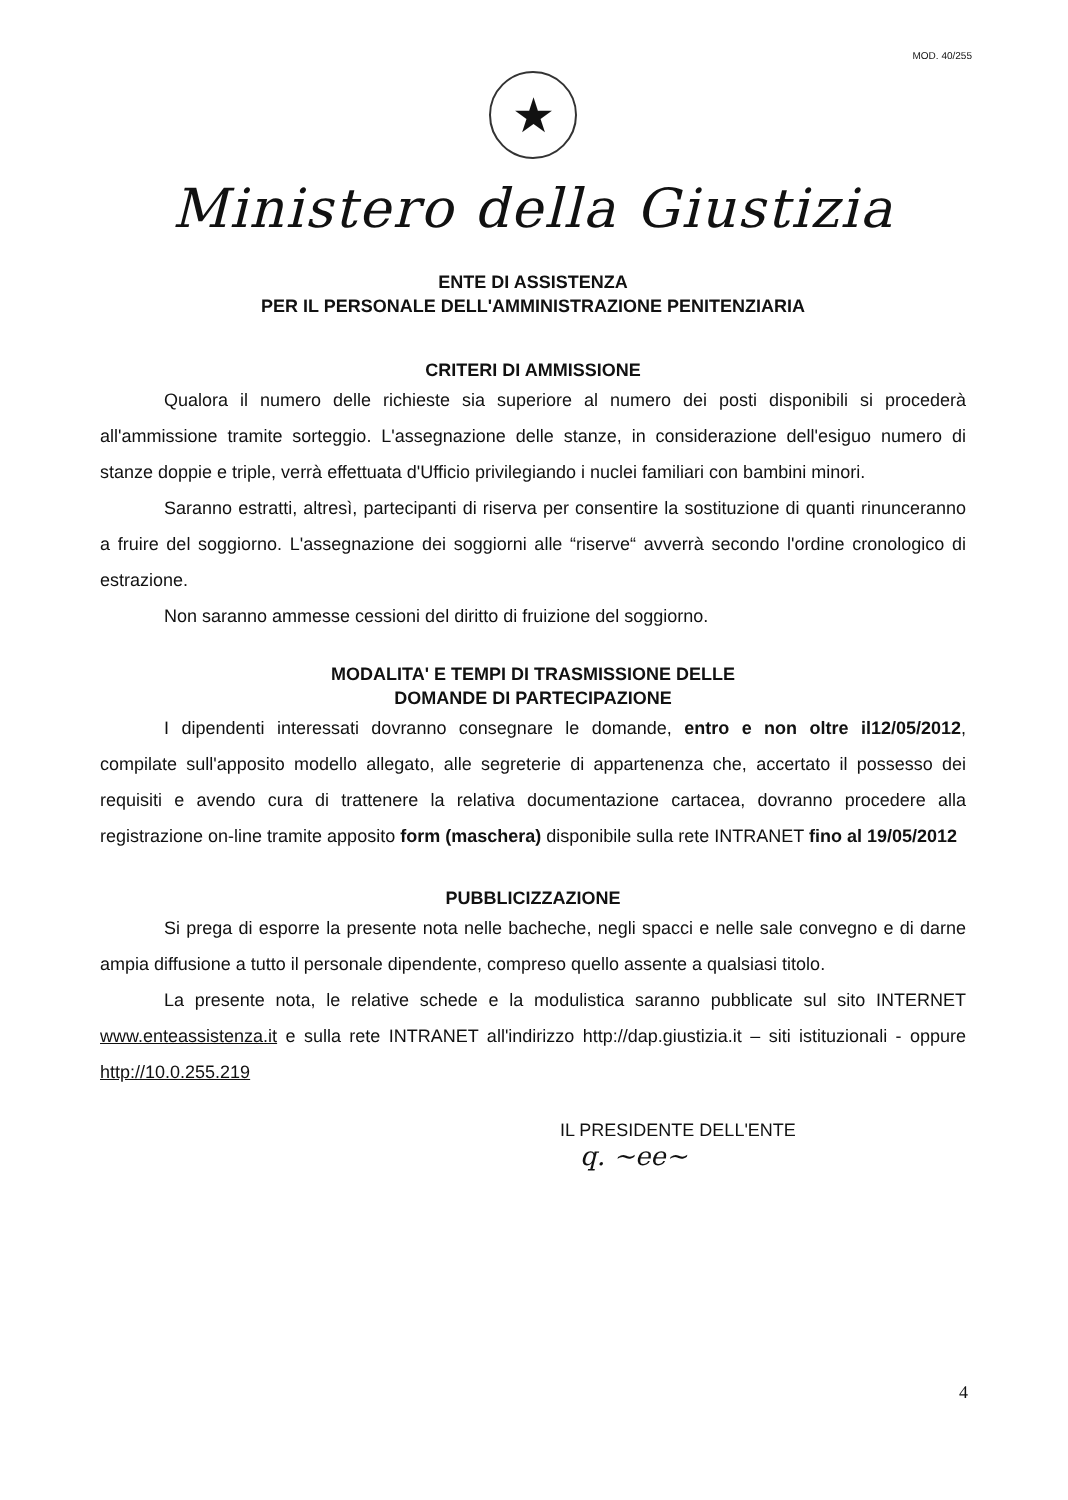MOD. 40/255
★
Ministero della Giustizia
ENTE DI ASSISTENZA
PER IL PERSONALE DELL'AMMINISTRAZIONE PENITENZIARIA
CRITERI DI AMMISSIONE
Qualora il numero delle richieste sia superiore al numero dei posti disponibili si procederà all'ammissione tramite sorteggio. L'assegnazione delle stanze, in considerazione dell'esiguo numero di stanze doppie e triple, verrà effettuata d'Ufficio privilegiando i nuclei familiari con bambini minori.
Saranno estratti, altresì, partecipanti di riserva per consentire la sostituzione di quanti rinunceranno a fruire del soggiorno. L'assegnazione dei soggiorni alle “riserve“ avverrà secondo l'ordine cronologico di estrazione.
Non saranno ammesse cessioni del diritto di fruizione del soggiorno.
MODALITA' E TEMPI DI TRASMISSIONE DELLE
DOMANDE DI PARTECIPAZIONE
I dipendenti interessati dovranno consegnare le domande, entro e non oltre il12/05/2012, compilate sull'apposito modello allegato, alle segreterie di appartenenza che, accertato il possesso dei requisiti e avendo cura di trattenere la relativa documentazione cartacea, dovranno procedere alla registrazione on-line tramite apposito form (maschera) disponibile sulla rete INTRANET fino al 19/05/2012
PUBBLICIZZAZIONE
Si prega di esporre la presente nota nelle bacheche, negli spacci e nelle sale convegno e di darne ampia diffusione a tutto il personale dipendente, compreso quello assente a qualsiasi titolo.
La presente nota, le relative schede e la modulistica saranno pubblicate sul sito INTERNET www.enteassistenza.it e sulla rete INTRANET all'indirizzo http://dap.giustizia.it – siti istituzionali - oppure http://10.0.255.219
IL PRESIDENTE DELL'ENTE
q. ~ee~
4